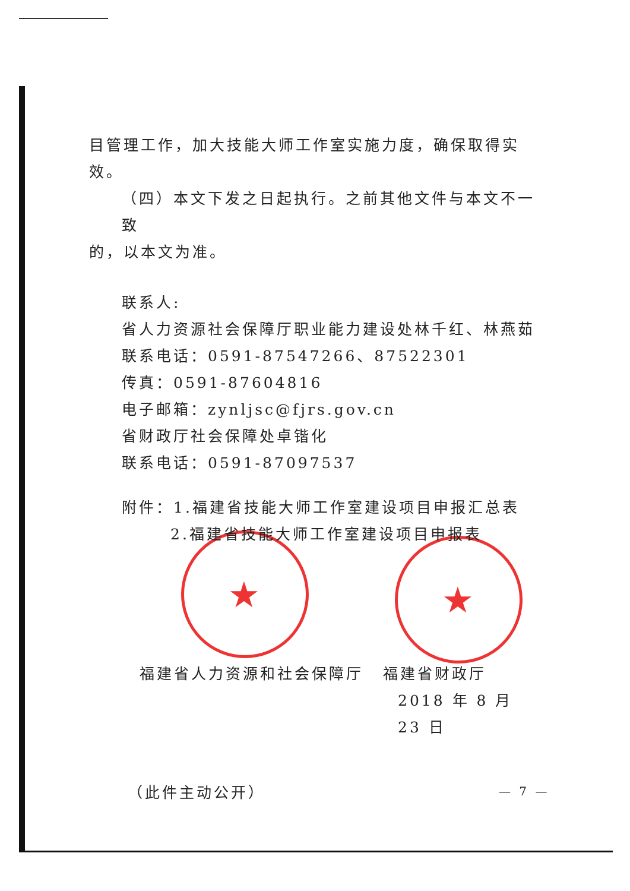★ ★
目管理工作，加大技能大师工作室实施力度，确保取得实效。
（四）本文下发之日起执行。之前其他文件与本文不一致
的，以本文为准。
联系人:
省人力资源社会保障厅职业能力建设处林千红、林燕茹
联系电话：0591-87547266、87522301
传真：0591-87604816
电子邮箱：zynljsc@fjrs.gov.cn
省财政厅社会保障处卓锴化
联系电话：0591-87097537
附件：1.福建省技能大师工作室建设项目申报汇总表
2.福建省技能大师工作室建设项目申报表
福建省人力资源和社会保障厅 福建省财政厅
2018 年 8 月 23 日
（此件主动公开）
— 7 —